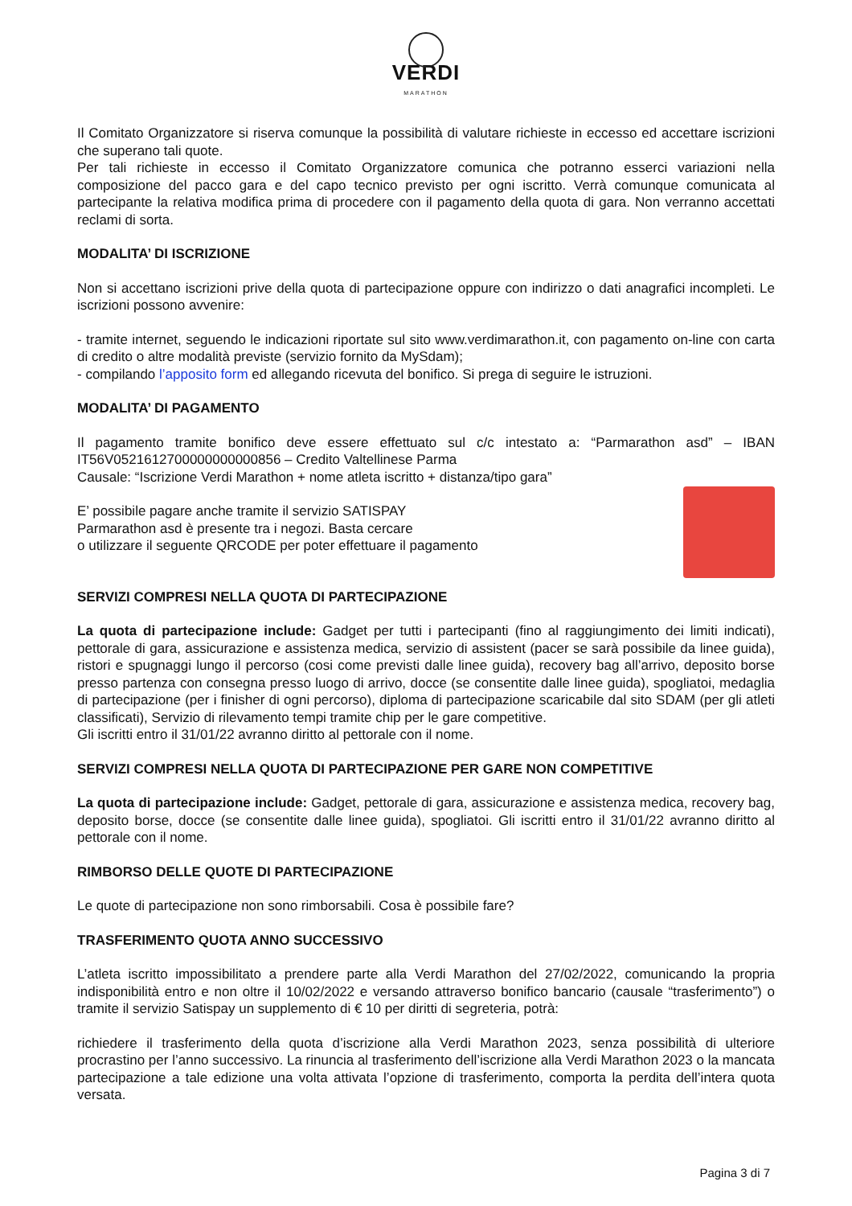VERDI
MARATHON
Il Comitato Organizzatore si riserva comunque la possibilità di valutare richieste in eccesso ed accettare iscrizioni che superano tali quote.
Per tali richieste in eccesso il Comitato Organizzatore comunica che potranno esserci variazioni nella composizione del pacco gara e del capo tecnico previsto per ogni iscritto. Verrà comunque comunicata al partecipante la relativa modifica prima di procedere con il pagamento della quota di gara. Non verranno accettati reclami di sorta.
MODALITA’ DI ISCRIZIONE
Non si accettano iscrizioni prive della quota di partecipazione oppure con indirizzo o dati anagrafici incompleti. Le iscrizioni possono avvenire:
- tramite internet, seguendo le indicazioni riportate sul sito www.verdimarathon.it, con pagamento on-line con carta di credito o altre modalità previste (servizio fornito da MySdam);
- compilando l’apposito form ed allegando ricevuta del bonifico. Si prega di seguire le istruzioni.
MODALITA’ DI PAGAMENTO
Il pagamento tramite bonifico deve essere effettuato sul c/c intestato a: “Parmarathon asd” – IBAN IT56V0521612700000000000856 – Credito Valtellinese Parma
Causale: “Iscrizione Verdi Marathon + nome atleta iscritto + distanza/tipo gara”
E’ possibile pagare anche tramite il servizio SATISPAY
Parmarathon asd è presente tra i negozi. Basta cercare
o utilizzare il seguente QRCODE per poter effettuare il pagamento
SERVIZI COMPRESI NELLA QUOTA DI PARTECIPAZIONE
La quota di partecipazione include: Gadget per tutti i partecipanti (fino al raggiungimento dei limiti indicati), pettorale di gara, assicurazione e assistenza medica, servizio di assistent (pacer se sarà possibile da linee guida), ristori e spugnaggi lungo il percorso (cosi come previsti dalle linee guida), recovery bag all’arrivo, deposito borse presso partenza con consegna presso luogo di arrivo, docce (se consentite dalle linee guida), spogliatoi, medaglia di partecipazione (per i finisher di ogni percorso), diploma di partecipazione scaricabile dal sito SDAM (per gli atleti classificati), Servizio di rilevamento tempi tramite chip per le gare competitive.
Gli iscritti entro il 31/01/22 avranno diritto al pettorale con il nome.
SERVIZI COMPRESI NELLA QUOTA DI PARTECIPAZIONE PER GARE NON COMPETITIVE
La quota di partecipazione include: Gadget, pettorale di gara, assicurazione e assistenza medica, recovery bag, deposito borse, docce (se consentite dalle linee guida), spogliatoi. Gli iscritti entro il 31/01/22 avranno diritto al pettorale con il nome.
RIMBORSO DELLE QUOTE DI PARTECIPAZIONE
Le quote di partecipazione non sono rimborsabili. Cosa è possibile fare?
TRASFERIMENTO QUOTA ANNO SUCCESSIVO
L’atleta iscritto impossibilitato a prendere parte alla Verdi Marathon del 27/02/2022, comunicando la propria indisponibilità entro e non oltre il 10/02/2022 e versando attraverso bonifico bancario (causale “trasferimento”) o tramite il servizio Satispay un supplemento di € 10 per diritti di segreteria, potrà:
richiedere il trasferimento della quota d’iscrizione alla Verdi Marathon 2023, senza possibilità di ulteriore procrastino per l’anno successivo. La rinuncia al trasferimento dell’iscrizione alla Verdi Marathon 2023 o la mancata partecipazione a tale edizione una volta attivata l’opzione di trasferimento, comporta la perdita dell’intera quota versata.
Pagina 3 di 7